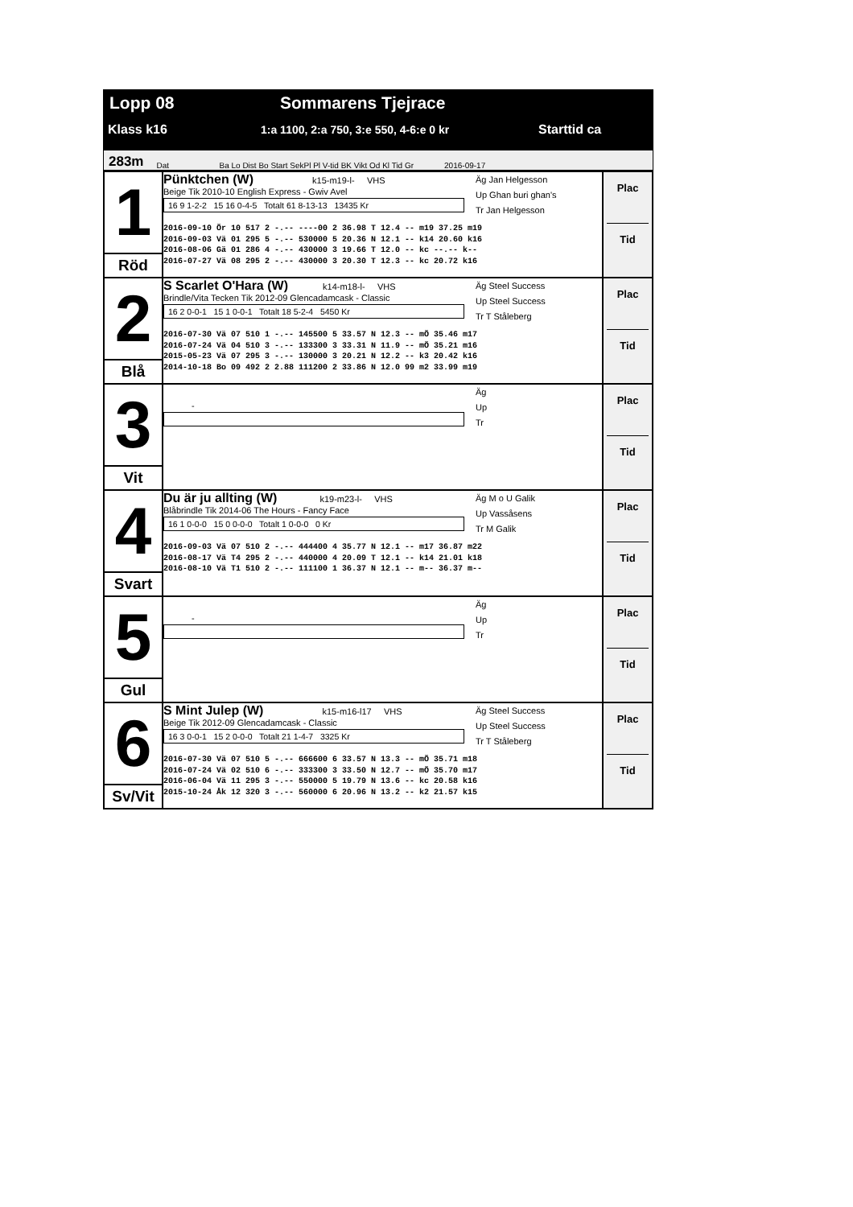Lopp 08 Sommarens Tjejrace
Klass k16 1:a 1100, 2:a 750, 3:e 550, 4-6:e 0 kr Starttid ca
283m Dat Ba Lo Dist Bo Start SekPl Pl V-tid BK Vikt Od Kl Tid Gr 2016-09-17
| 1 Röd | Pünktchen (W) k15-m19-l- VHS Beige Tik 2010-10 English Express - Gwiv Avel 16 9 1-2-2 15 16 0-4-5 Totalt 61 8-13-13 13435 Kr Äg Jan Helgesson Up Ghan buri ghan's Tr Jan Helgesson 2016-09-10 Ör 10 517 2 -.-- ----00 2 36.98 T 12.4 -- m19 37.25 m19 2016-09-03 Vä 01 295 5 -.-- 530000 5 20.36 N 12.1 -- k14 20.60 k16 2016-08-06 Gä 01 286 4 -.-- 430000 3 19.66 T 12.0 -- kc --.-- k-- 2016-07-27 Vä 08 295 2 -.-- 430000 3 20.30 T 12.3 -- kc 20.72 k16 | Plac Tid |
| 2 Blå | S Scarlet O'Hara (W) k14-m18-l- VHS Brindle/Vita Tecken Tik 2012-09 Glencadamcask - Classic 16 2 0-0-1 15 1 0-0-1 Totalt 18 5-2-4 5450 Kr Äg Steel Success Up Steel Success Tr T Ståleberg 2016-07-30 Vä 07 510 1 -.-- 145500 5 33.57 N 12.3 -- mÖ 35.46 m17 2016-07-24 Vä 04 510 3 -.-- 133300 3 33.31 N 11.9 -- mÖ 35.21 m16 2015-05-23 Vä 07 295 3 -.-- 130000 3 20.21 N 12.2 -- k3 20.42 k16 2014-10-18 Bo 09 492 2 2.88 111200 2 33.86 N 12.0 99 m2 33.99 m19 | Plac Tid |
| 3 Vit | - Äg Up Tr | Plac Tid |
| 4 Svart | Du är ju allting (W) k19-m23-l- VHS Blåbrindle Tik 2014-06 The Hours - Fancy Face 16 1 0-0-0 15 0 0-0-0 Totalt 1 0-0-0 0 Kr Äg M o U Galik Up Vassåsens Tr M Galik 2016-09-03 Vä 07 510 2 -.-- 444400 4 35.77 N 12.1 -- m17 36.87 m22 2016-08-17 Vä T4 295 2 -.-- 440000 4 20.09 T 12.1 -- k14 21.01 k18 2016-08-10 Vä T1 510 2 -.-- 111100 1 36.37 N 12.1 -- m-- 36.37 m-- | Plac Tid |
| 5 Gul | - Äg Up Tr | Plac Tid |
| 6 Sv/Vit | S Mint Julep (W) k15-m16-l17 VHS Beige Tik 2012-09 Glencadamcask - Classic 16 3 0-0-1 15 2 0-0-0 Totalt 21 1-4-7 3325 Kr Äg Steel Success Up Steel Success Tr T Ståleberg 2016-07-30 Vä 07 510 5 -.-- 666600 6 33.57 N 13.3 -- mÖ 35.71 m18 2016-07-24 Vä 02 510 6 -.-- 333300 3 33.50 N 12.7 -- mÖ 35.70 m17 2016-06-04 Vä 11 295 3 -.-- 550000 5 19.79 N 13.6 -- kc 20.58 k16 2015-10-24 Åk 12 320 3 -.-- 560000 6 20.96 N 13.2 -- k2 21.57 k15 | Plac Tid |